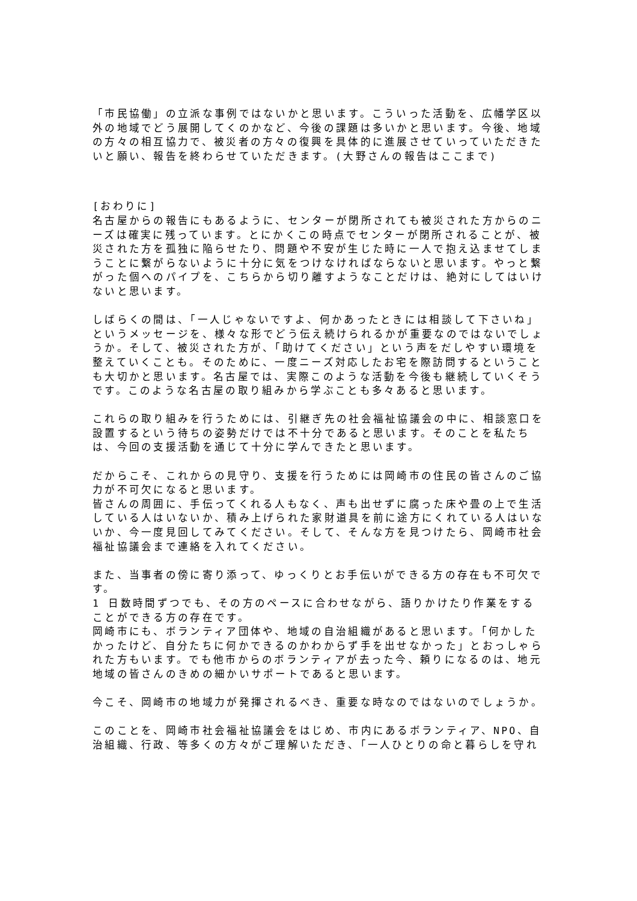「市民協働」の立派な事例ではないかと思います。こういった活動を、広幡学区以外の地域でどう展開してくのかなど、今後の課題は多いかと思います。今後、地域の方々の相互協力で、被災者の方々の復興を具体的に進展させていっていただきたいと願い、報告を終わらせていただきます。(大野さんの報告はここまで)
[おわりに]
名古屋からの報告にもあるように、センターが閉所されても被災された方からのニーズは確実に残っています。とにかくこの時点でセンターが閉所されることが、被災された方を孤独に陥らせたり、問題や不安が生じた時に一人で抱え込ませてしまうことに繋がらないように十分に気をつけなければならないと思います。やっと繋がった個へのパイプを、こちらから切り離すようなことだけは、絶対にしてはいけないと思います。
しばらくの間は、「一人じゃないですよ、何かあったときには相談して下さいね」というメッセージを、様々な形でどう伝え続けられるかが重要なのではないでしょうか。そして、被災された方が、「助けてください」という声をだしやすい環境を整えていくことも。そのために、一度ニーズ対応したお宅を際訪問するということも大切かと思います。名古屋では、実際このような活動を今後も継続していくそうです。このような名古屋の取り組みから学ぶことも多々あると思います。
これらの取り組みを行うためには、引継ぎ先の社会福祉協議会の中に、相談窓口を設置するという待ちの姿勢だけでは不十分であると思います。そのことを私たちは、今回の支援活動を通じて十分に学んできたと思います。
だからこそ、これからの見守り、支援を行うためには岡崎市の住民の皆さんのご協力が不可欠になると思います。
皆さんの周囲に、手伝ってくれる人もなく、声も出せずに腐った床や畳の上で生活している人はいないか、積み上げられた家財道具を前に途方にくれている人はいないか、今一度見回してみてください。そして、そんな方を見つけたら、岡崎市社会福祉協議会まで連絡を入れてください。
また、当事者の傍に寄り添って、ゆっくりとお手伝いができる方の存在も不可欠です。
1 日数時間ずつでも、その方のペースに合わせながら、語りかけたり作業をすることができる方の存在です。
岡崎市にも、ボランティア団体や、地域の自治組織があると思います。「何かしたかったけど、自分たちに何かできるのかわからず手を出せなかった」とおっしゃられた方もいます。でも他市からのボランティアが去った今、頼りになるのは、地元地域の皆さんのきめの細かいサポートであると思います。
今こそ、岡崎市の地域力が発揮されるべき、重要な時なのではないのでしょうか。
このことを、岡崎市社会福祉協議会をはじめ、市内にあるボランティア、NPO、自治組織、行政、等多くの方々がご理解いただき、「一人ひとりの命と暮らしを守れ